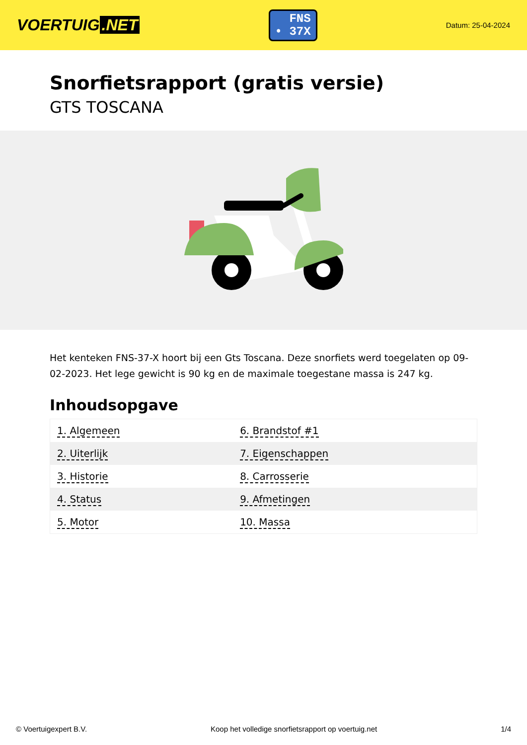VOERTUIG.NET
FNS
• 37X
Datum: 25-04-2024
Snorfietsrapport (gratis versie)
GTS TOSCANA
Het kenteken FNS-37-X hoort bij een Gts Toscana. Deze snorfiets werd toegelaten op 09-02-2023. Het lege gewicht is 90 kg en de maximale toegestane massa is 247 kg.
Inhoudsopgave
| 1. Algemeen | 6. Brandstof #1 |
| 2. Uiterlijk | 7. Eigenschappen |
| 3. Historie | 8. Carrosserie |
| 4. Status | 9. Afmetingen |
| 5. Motor | 10. Massa |
© Voertuigexpert B.V. Koop het volledige snorfietsrapport op voertuig.net 1/4